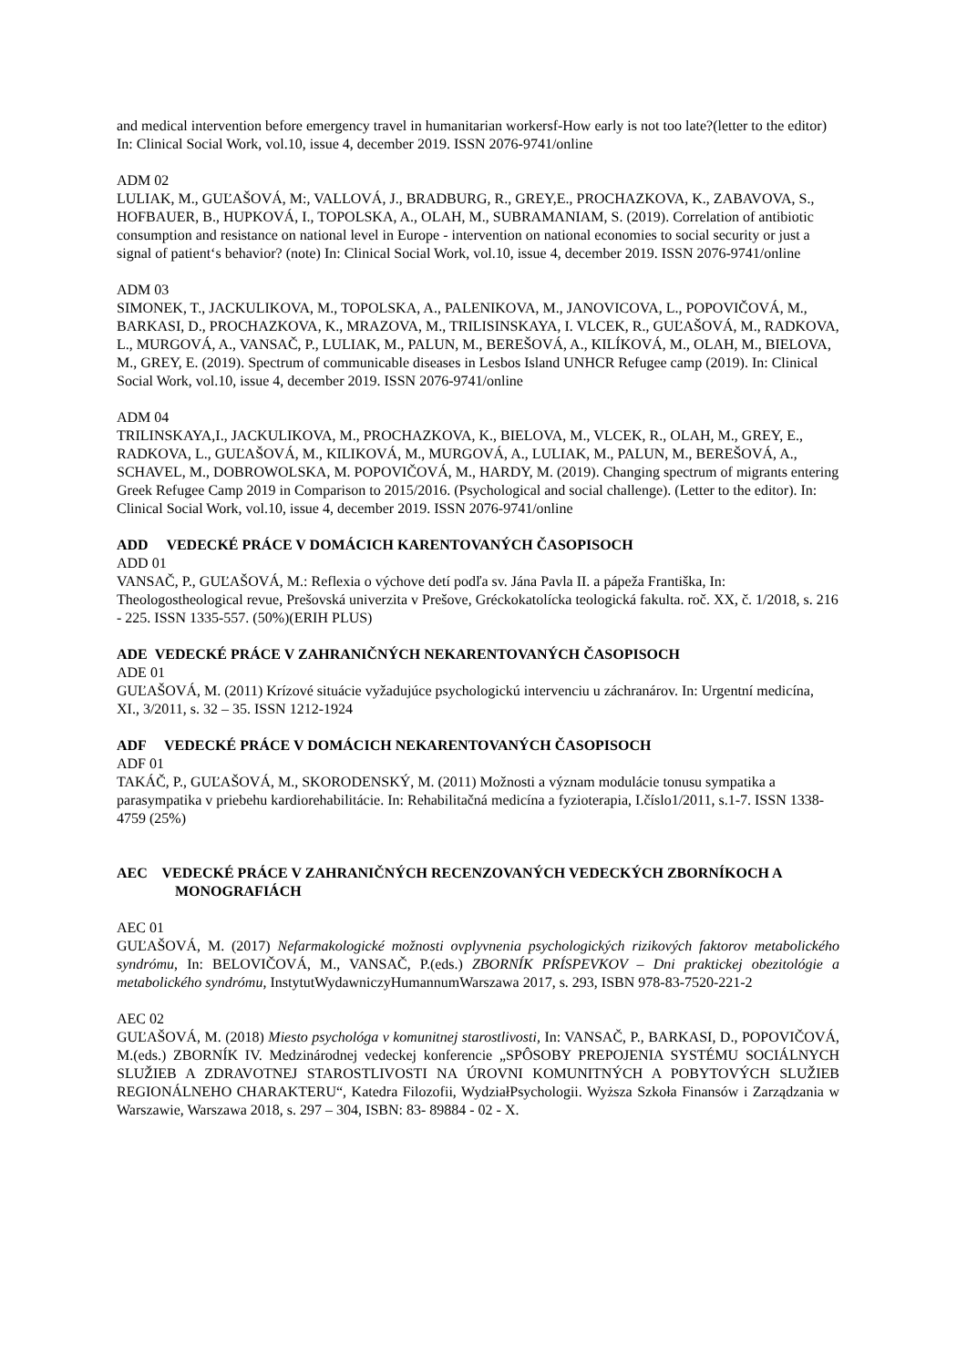and medical intervention before emergency travel in humanitarian workersf-How early is not too late?(letter to the editor) In: Clinical Social Work, vol.10, issue 4, december 2019. ISSN 2076-9741/online
ADM 02
LULIAK, M., GUĽAŠOVÁ, M:, VALLOVÁ, J., BRADBURG, R., GREY,E., PROCHAZKOVA, K., ZABAVOVA, S., HOFBAUER, B., HUPKOVÁ, I., TOPOLSKA, A., OLAH, M., SUBRAMANIAM, S. (2019). Correlation of antibiotic consumption and resistance on national level in Europe - intervention on national economies to social security or just a signal of patient‘s behavior? (note) In: Clinical Social Work, vol.10, issue 4, december 2019. ISSN 2076-9741/online
ADM 03
SIMONEK, T., JACKULIKOVA, M., TOPOLSKA, A., PALENIKOVA, M., JANOVICOVA, L., POPOVIČOVÁ, M., BARKASI, D., PROCHAZKOVA, K., MRAZOVA, M., TRILISINSKAYA, I. VLCEK, R., GUĽAŠOVÁ, M., RADKOVA, L., MURGOVÁ, A., VANSAČ, P., LULIAK, M., PALUN, M., BEREŠOVÁ, A., KILÍKOVÁ, M., OLAH, M., BIELOVA, M., GREY, E. (2019). Spectrum of communicable diseases in Lesbos Island UNHCR Refugee camp (2019). In: Clinical Social Work, vol.10, issue 4, december 2019. ISSN 2076-9741/online
ADM 04
TRILINSKAYA,I., JACKULIKOVA, M., PROCHAZKOVA, K., BIELOVA, M., VLCEK, R., OLAH, M., GREY, E., RADKOVA, L., GUĽAŠOVÁ, M., KILIKOVÁ, M., MURGOVÁ, A., LULIAK, M., PALUN, M., BEREŠOVÁ, A., SCHAVEL, M., DOBROWOLSKA, M. POPOVIČOVÁ, M., HARDY, M. (2019). Changing spectrum of migrants entering Greek Refugee Camp 2019 in Comparison to 2015/2016. (Psychological and social challenge). (Letter to the editor). In: Clinical Social Work, vol.10, issue 4, december 2019. ISSN 2076-9741/online
ADD VEDECKÉ PRÁCE V DOMÁCICH KARENTOVANÝCH ČASOPISOCH
ADD 01
VANSAČ, P., GUĽAŠOVÁ, M.: Reflexia o výchove detí podľa sv. Jána Pavla II. a pápeža Františka, In: Theologostheological revue, Prešovská univerzita v Prešove, Gréckokatolícka teologická fakulta. roč. XX, č. 1/2018, s. 216 - 225. ISSN 1335-557. (50%)(ERIH PLUS)
ADE VEDECKÉ PRÁCE V ZAHRANIČNÝCH NEKARENTOVANÝCH ČASOPISOCH
ADE 01
GUĽAŠOVÁ, M. (2011) Krízové situácie vyžadujúce psychologickú intervenciu u záchranárov. In: Urgentní medicína, XI., 3/2011, s. 32 – 35. ISSN 1212-1924
ADF VEDECKÉ PRÁCE V DOMÁCICH NEKARENTOVANÝCH ČASOPISOCH
ADF 01
TAKÁČ, P., GUĽAŠOVÁ, M., SKORODENSKÝ, M. (2011) Možnosti a význam modulácie tonusu sympatika a parasympatika v priebehu kardiorehabilitácie. In: Rehabilitačná medicína a fyzioterapia, I.číslo1/2011, s.1-7. ISSN 1338-4759 (25%)
AEC VEDECKÉ PRÁCE V ZAHRANIČNÝCH RECENZOVANÝCH VEDECKÝCH ZBORNÍKOCH A MONOGRAFIÁCH
AEC 01
GUĽAŠOVÁ, M. (2017) Nefarmakologické možnosti ovplyvnenia psychologických rizikových faktorov metabolického syndrómu, In: BELOVIČOVÁ, M., VANSAČ, P.(eds.) ZBORNÍK PRÍSPEVKOV – Dni praktickej obezitológie a metabolického syndrómu, InstytutWydawniczyHumannumWarszawa 2017, s. 293, ISBN 978-83-7520-221-2
AEC 02
GUĽAŠOVÁ, M. (2018) Miesto psychológa v komunitnej starostlivosti, In: VANSAČ, P., BARKASI, D., POPOVIČOVÁ, M.(eds.) ZBORNÍK IV. Medzinárodnej vedeckej konferencie „SPÔSOBY PREPOJENIA SYSTÉMU SOCIÁLNYCH SLUŽIEB A ZDRAVOTNEJ STAROSTLIVOSTI NA ÚROVNI KOMUNITNÝCH A POBYTOVÝCH SLUŽIEB REGIONÁLNEHO CHARAKTERU“, Katedra Filozofii, WydziałPsychologii. Wyższa Szkoła Finansów i Zarządzania w Warszawie, Warszawa 2018, s. 297 – 304, ISBN: 83- 89884 - 02 - X.